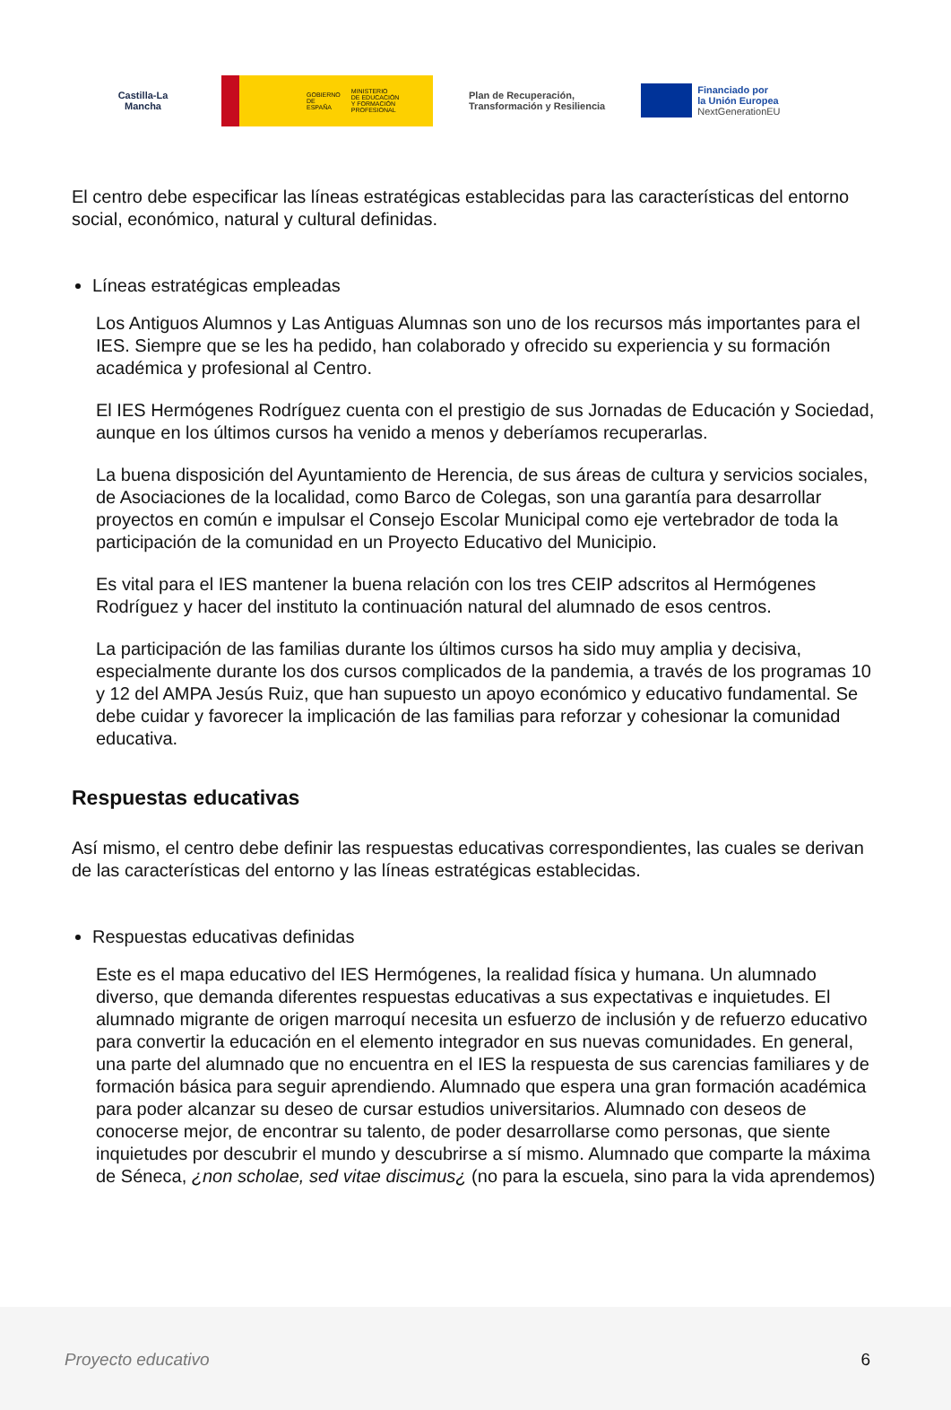Castilla-La Mancha
GOBIERNO
DE ESPAÑA MINISTERIO
DE EDUCACIÓN
Y FORMACIÓN PROFESIONAL
Plan de Recuperación,
Transformación y Resiliencia
Financiado por
la Unión Europea
NextGenerationEU
El centro debe especificar las líneas estratégicas establecidas para las características del entorno social, económico, natural y cultural definidas.
Líneas estratégicas empleadas
Los Antiguos Alumnos y Las Antiguas Alumnas son uno de los recursos más importantes para el IES. Siempre que se les ha pedido, han colaborado y ofrecido su experiencia y su formación académica y profesional al Centro.
El IES Hermógenes Rodríguez cuenta con el prestigio de sus Jornadas de Educación y Sociedad, aunque en los últimos cursos ha venido a menos y deberíamos recuperarlas.
La buena disposición del Ayuntamiento de Herencia, de sus áreas de cultura y servicios sociales, de Asociaciones de la localidad, como Barco de Colegas, son una garantía para desarrollar proyectos en común e impulsar el Consejo Escolar Municipal como eje vertebrador de toda la participación de la comunidad en un Proyecto Educativo del Municipio.
Es vital para el IES mantener la buena relación con los tres CEIP adscritos al Hermógenes Rodríguez y hacer del instituto la continuación natural del alumnado de esos centros.
La participación de las familias durante los últimos cursos ha sido muy amplia y decisiva, especialmente durante los dos cursos complicados de la pandemia, a través de los programas 10 y 12 del AMPA Jesús Ruiz, que han supuesto un apoyo económico y educativo fundamental. Se debe cuidar y favorecer la implicación de las familias para reforzar y cohesionar la comunidad educativa.
Respuestas educativas
Así mismo, el centro debe definir las respuestas educativas correspondientes, las cuales se derivan de las características del entorno y las líneas estratégicas establecidas.
Respuestas educativas definidas
Este es el mapa educativo del IES Hermógenes, la realidad física y humana. Un alumnado diverso, que demanda diferentes respuestas educativas a sus expectativas e inquietudes. El alumnado migrante de origen marroquí necesita un esfuerzo de inclusión y de refuerzo educativo para convertir la educación en el elemento integrador en sus nuevas comunidades. En general, una parte del alumnado que no encuentra en el IES la respuesta de sus carencias familiares y de formación básica para seguir aprendiendo. Alumnado que espera una gran formación académica para poder alcanzar su deseo de cursar estudios universitarios. Alumnado con deseos de conocerse mejor, de encontrar su talento, de poder desarrollarse como personas, que siente inquietudes por descubrir el mundo y descubrirse a sí mismo. Alumnado que comparte la máxima de Séneca, ¿non scholae, sed vitae discimus¿ (no para la escuela, sino para la vida aprendemos)
Proyecto educativo 6